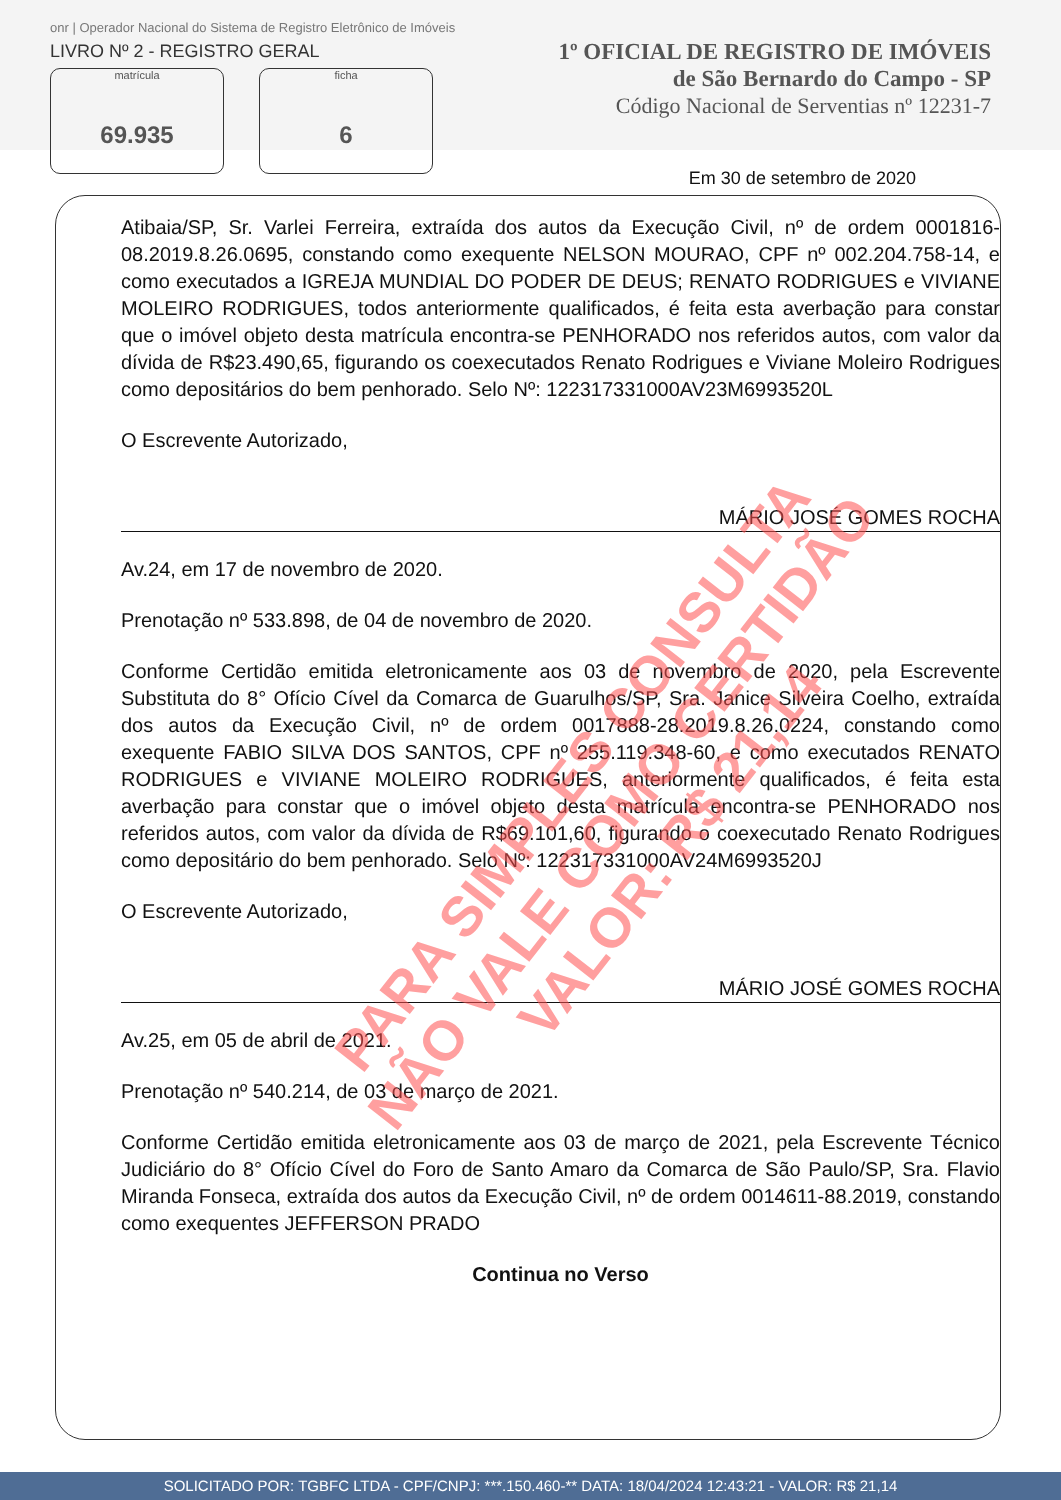onr | Operador Nacional do Sistema de Registro Eletrônico de Imóveis
LIVRO Nº 2 - REGISTRO GERAL
matrícula
69.935
ficha
6
1º OFICIAL DE REGISTRO DE IMÓVEIS
de São Bernardo do Campo - SP
Código Nacional de Serventias nº 12231-7
Em 30 de setembro de 2020
Atibaia/SP, Sr. Varlei Ferreira, extraída dos autos da Execução Civil, nº de ordem 0001816-08.2019.8.26.0695, constando como exequente NELSON MOURAO, CPF nº 002.204.758-14, e como executados a IGREJA MUNDIAL DO PODER DE DEUS; RENATO RODRIGUES e VIVIANE MOLEIRO RODRIGUES, todos anteriormente qualificados, é feita esta averbação para constar que o imóvel objeto desta matrícula encontra-se PENHORADO nos referidos autos, com valor da dívida de R$23.490,65, figurando os coexecutados Renato Rodrigues e Viviane Moleiro Rodrigues como depositários do bem penhorado. Selo Nº: 122317331000AV23M6993520L
O Escrevente Autorizado,
MÁRIO JOSÉ GOMES ROCHA
Av.24, em 17 de novembro de 2020.
Prenotação nº 533.898, de 04 de novembro de 2020.
Conforme Certidão emitida eletronicamente aos 03 de novembro de 2020, pela Escrevente Substituta do 8° Ofício Cível da Comarca de Guarulhos/SP, Sra. Janice Silveira Coelho, extraída dos autos da Execução Civil, nº de ordem 0017888-28.2019.8.26.0224, constando como exequente FABIO SILVA DOS SANTOS, CPF nº 255.119.348-60, e como executados RENATO RODRIGUES e VIVIANE MOLEIRO RODRIGUES, anteriormente qualificados, é feita esta averbação para constar que o imóvel objeto desta matrícula encontra-se PENHORADO nos referidos autos, com valor da dívida de R$69.101,60, figurando o coexecutado Renato Rodrigues como depositário do bem penhorado. Selo Nº: 122317331000AV24M6993520J
O Escrevente Autorizado,
MÁRIO JOSÉ GOMES ROCHA
Av.25, em 05 de abril de 2021.
Prenotação nº 540.214, de 03 de março de 2021.
Conforme Certidão emitida eletronicamente aos 03 de março de 2021, pela Escrevente Técnico Judiciário do 8° Ofício Cível do Foro de Santo Amaro da Comarca de São Paulo/SP, Sra. Flavio Miranda Fonseca, extraída dos autos da Execução Civil, nº de ordem 0014611-88.2019, constando como exequentes JEFFERSON PRADO
Continua no Verso
PARA SIMPLES CONSULTA
NÃO VALE COMO CERTIDÃO
VALOR: R$ 21,14
SOLICITADO POR: TGBFC LTDA - CPF/CNPJ: ***.150.460-** DATA: 18/04/2024 12:43:21 - VALOR: R$ 21,14